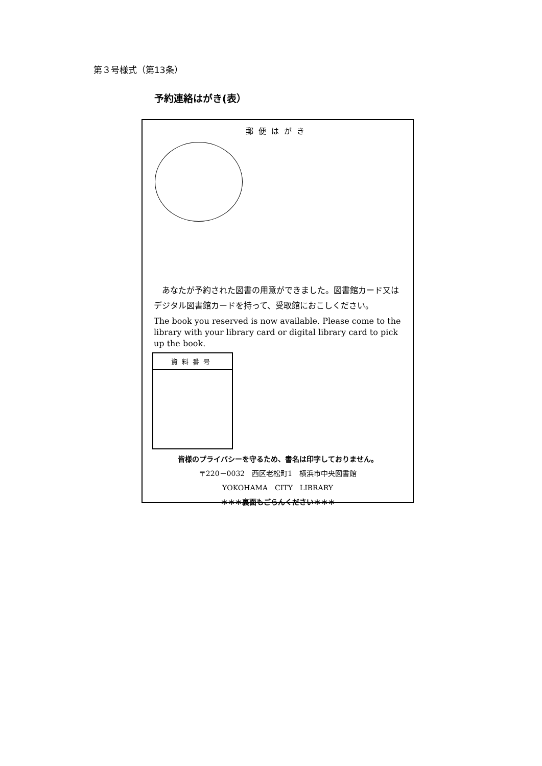第３号様式（第13条）
予約連絡はがき(表）
郵便はがき
　あなたが予約された図書の用意ができました。図書館カード又はデジタル図書館カードを持って、受取館におこしください。
The book you reserved is now available. Please come to the library with your library card or digital library card to pick up the book.
資料番号
皆様のプライバシーを守るため、書名は印字しておりません。
〒220－0032　西区老松町1　横浜市中央図書館
YOKOHAMA　CITY　LIBRARY
＊＊＊裏面もごらんください＊＊＊